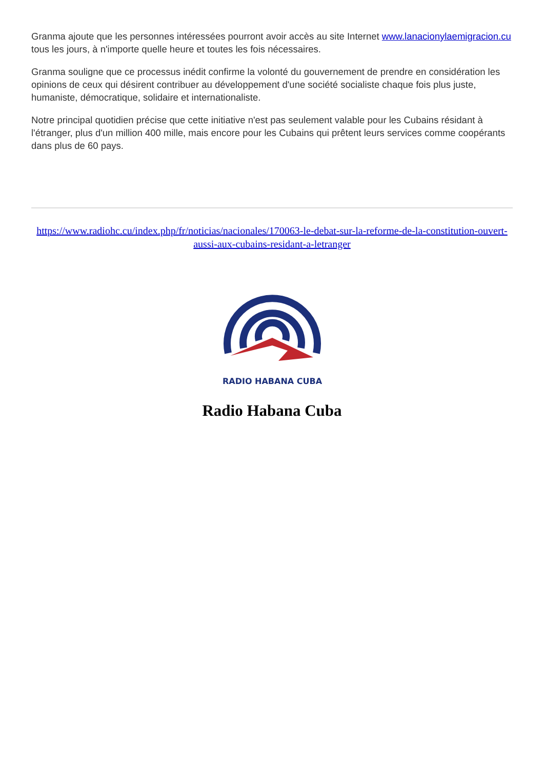Granma ajoute que les personnes intéressées pourront avoir accès au site Internet www.lanacionylaemigracion.cu tous les jours, à n'importe quelle heure et toutes les fois nécessaires.
Granma souligne que ce processus inédit confirme la volonté du gouvernement de prendre en considération les opinions de ceux qui désirent contribuer au développement d'une société socialiste chaque fois plus juste, humaniste, démocratique, solidaire et internationaliste.
Notre principal quotidien précise que cette initiative n'est pas seulement valable pour les Cubains résidant à l'étranger, plus d'un million 400 mille, mais encore pour les Cubains qui prêtent leurs services comme coopérants dans plus de 60 pays.
https://www.radiohc.cu/index.php/fr/noticias/nacionales/170063-le-debat-sur-la-reforme-de-la-constitution-ouvert-aussi-aux-cubains-residant-a-letranger
RADIO HABANA CUBA
Radio Habana Cuba